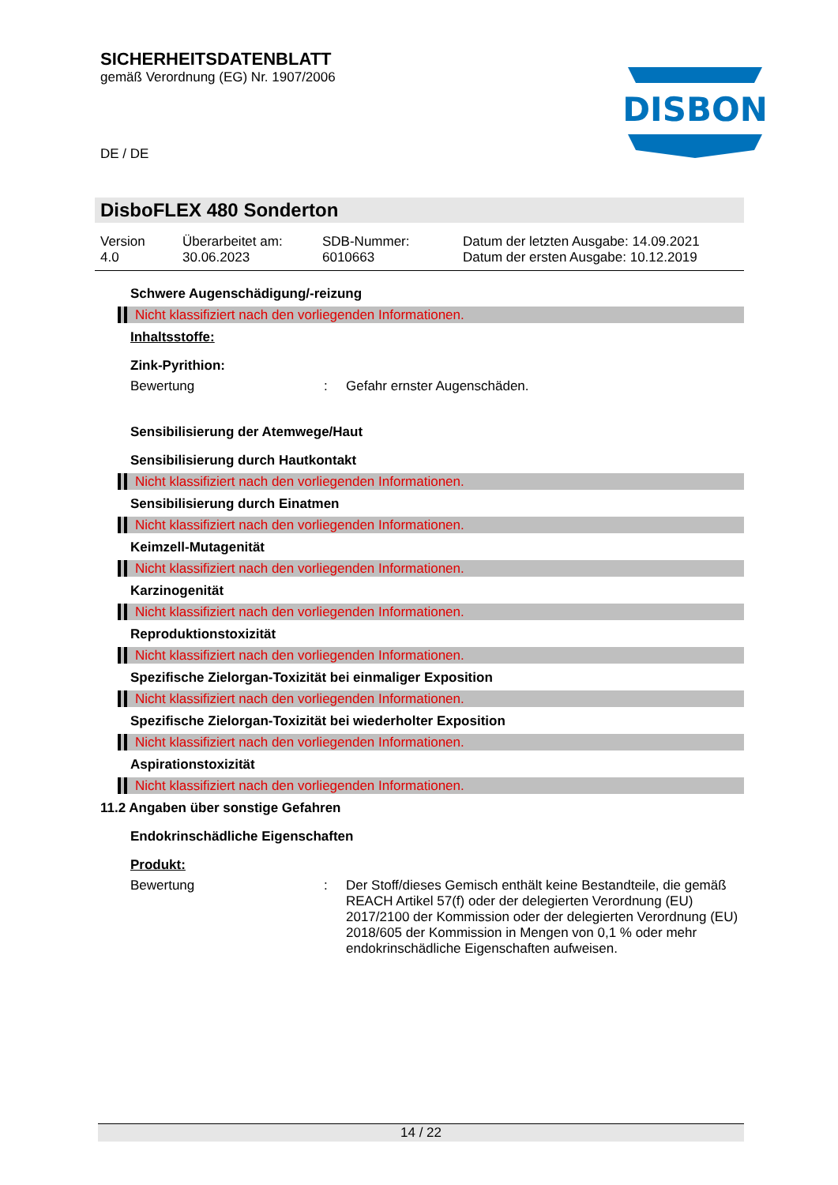SICHERHEITSDATENBLATT
gemäß Verordnung (EG) Nr. 1907/2006
DE / DE
DISBON
DisboFLEX 480 Sonderton
Version
4.0
Überarbeitet am:
30.06.2023
SDB-Nummer:
6010663
Datum der letzten Ausgabe: 14.09.2021
Datum der ersten Ausgabe: 10.12.2019
Schwere Augenschädigung/-reizung
Nicht klassifiziert nach den vorliegenden Informationen.
Inhaltsstoffe:
Zink-Pyrithion:
Bewertung : Gefahr ernster Augenschäden.
Sensibilisierung der Atemwege/Haut
Sensibilisierung durch Hautkontakt
Nicht klassifiziert nach den vorliegenden Informationen.
Sensibilisierung durch Einatmen
Nicht klassifiziert nach den vorliegenden Informationen.
Keimzell-Mutagenität
Nicht klassifiziert nach den vorliegenden Informationen.
Karzinogenität
Nicht klassifiziert nach den vorliegenden Informationen.
Reproduktionstoxizität
Nicht klassifiziert nach den vorliegenden Informationen.
Spezifische Zielorgan-Toxizität bei einmaliger Exposition
Nicht klassifiziert nach den vorliegenden Informationen.
Spezifische Zielorgan-Toxizität bei wiederholter Exposition
Nicht klassifiziert nach den vorliegenden Informationen.
Aspirationstoxizität
Nicht klassifiziert nach den vorliegenden Informationen.
11.2 Angaben über sonstige Gefahren
Endokrinschädliche Eigenschaften
Produkt:
Bewertung : Der Stoff/dieses Gemisch enthält keine Bestandteile, die gemäß REACH Artikel 57(f) oder der delegierten Verordnung (EU) 2017/2100 der Kommission oder der delegierten Verordnung (EU) 2018/605 der Kommission in Mengen von 0,1 % oder mehr endokrinschädliche Eigenschaften aufweisen.
14 / 22